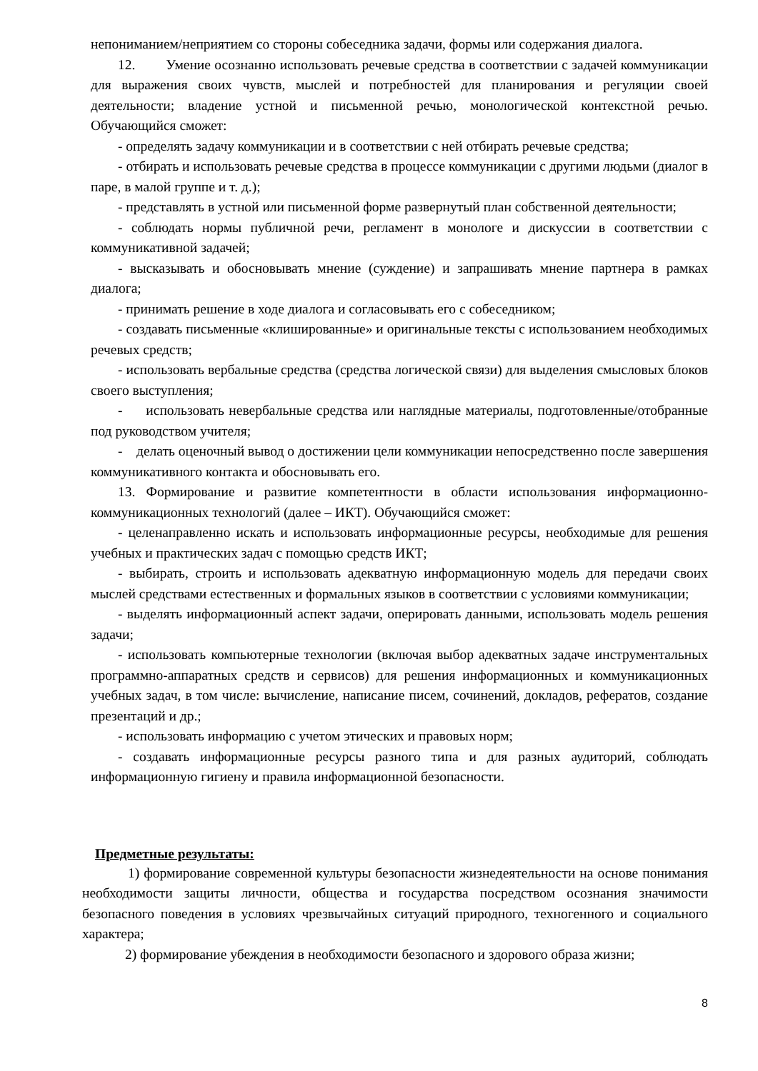непониманием/неприятием со стороны собеседника задачи, формы или содержания диалога.
12. Умение осознанно использовать речевые средства в соответствии с задачей коммуникации для выражения своих чувств, мыслей и потребностей для планирования и регуляции своей деятельности; владение устной и письменной речью, монологической контекстной речью. Обучающийся сможет:
- определять задачу коммуникации и в соответствии с ней отбирать речевые средства;
- отбирать и использовать речевые средства в процессе коммуникации с другими людьми (диалог в паре, в малой группе и т. д.);
- представлять в устной или письменной форме развернутый план собственной деятельности;
- соблюдать нормы публичной речи, регламент в монологе и дискуссии в соответствии с коммуникативной задачей;
- высказывать и обосновывать мнение (суждение) и запрашивать мнение партнера в рамках диалога;
- принимать решение в ходе диалога и согласовывать его с собеседником;
- создавать письменные «клишированные» и оригинальные тексты с использованием необходимых речевых средств;
- использовать вербальные средства (средства логической связи) для выделения смысловых блоков своего выступления;
- использовать невербальные средства или наглядные материалы, подготовленные/отобранные под руководством учителя;
- делать оценочный вывод о достижении цели коммуникации непосредственно после завершения коммуникативного контакта и обосновывать его.
13. Формирование и развитие компетентности в области использования информационно-коммуникационных технологий (далее – ИКТ). Обучающийся сможет:
- целенаправленно искать и использовать информационные ресурсы, необходимые для решения учебных и практических задач с помощью средств ИКТ;
- выбирать, строить и использовать адекватную информационную модель для передачи своих мыслей средствами естественных и формальных языков в соответствии с условиями коммуникации;
- выделять информационный аспект задачи, оперировать данными, использовать модель решения задачи;
- использовать компьютерные технологии (включая выбор адекватных задаче инструментальных программно-аппаратных средств и сервисов) для решения информационных и коммуникационных учебных задач, в том числе: вычисление, написание писем, сочинений, докладов, рефератов, создание презентаций и др.;
- использовать информацию с учетом этических и правовых норм;
- создавать информационные ресурсы разного типа и для разных аудиторий, соблюдать информационную гигиену и правила информационной безопасности.
Предметные результаты:
1) формирование современной культуры безопасности жизнедеятельности на основе понимания необходимости защиты личности, общества и государства посредством осознания значимости безопасного поведения в условиях чрезвычайных ситуаций природного, техногенного и социального характера;
2) формирование убеждения в необходимости безопасного и здорового образа жизни;
8